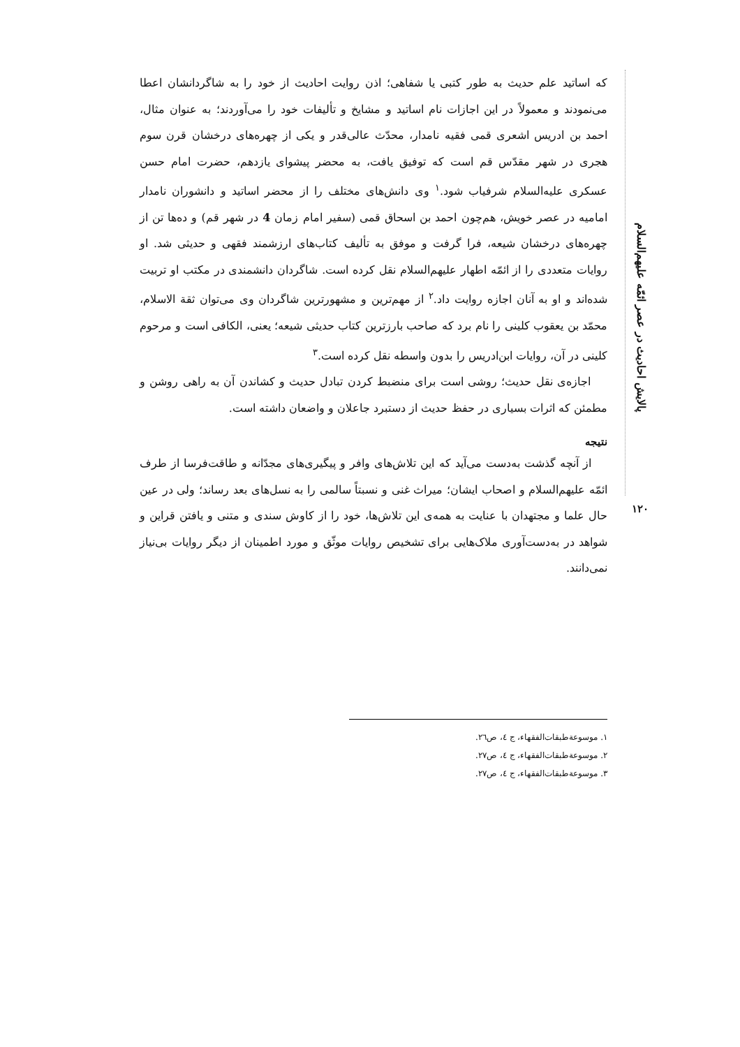پالایش احادیث در عصر ائمّه علیهم‌السلام
۱۲۰
که اساتید علم حدیث به طور کتبی یا شفاهی؛ اذن روایت احادیث از خود را به شاگردانشان اعطا می‌نمودند و معمولاً در این اجازات نام اساتید و مشایخ و تألیفات خود را می‌آوردند؛ به عنوان مثال، احمد بن ادریس اشعری قمی فقیه نامدار، محدّث عالی‌قدر و یکی از چهره‌های درخشان قرن سوم هجری در شهر مقدّس قم است که توفیق یافت، به محضر پیشوای یازدهم، حضرت امام حسن عسکری علیه‌السلام شرفیاب شود.<sup>۱</sup> وی دانش‌های مختلف را از محضر اساتید و دانشوران نامدار امامیه در عصر خویش، هم‌چون احمد بن اسحاق قمی (سفیر امام زمان 4 در شهر قم) و ده‌ها تن از چهره‌های درخشان شیعه، فرا گرفت و موفق به تألیف کتاب‌های ارزشمند فقهی و حدیثی شد. او روایات متعددی را از ائمّه اطهار علیهم‌السلام نقل کرده است. شاگردان دانشمندی در مکتب او تربیت شده‌اند و او به آنان اجازه روایت داد.<sup>۲</sup> از مهم‌ترین و مشهورترین شاگردان وی می‌توان ثقة الاسلام، محمّد بن یعقوب کلینی را نام برد که صاحب بارزترین کتاب حدیثی شیعه؛ یعنی، الکافی است و مرحوم کلینی در آن، روایات ابن‌ادریس را بدون واسطه نقل کرده است.<sup>۳</sup>
اجازه‌ی نقل حدیث؛ روشی است برای منضبط کردن تبادل حدیث و کشاندن آن به راهی روشن و مطمئن که اثرات بسیاری در حفظ حدیث از دستبرد جاعلان و واضعان داشته است.
نتیجه
از آنچه گذشت به‌دست می‌آید که این تلاش‌های وافر و پیگیری‌های مجدّانه و طاقت‌فرسا از طرف ائمّه علیهم‌السلام و اصحاب ایشان؛ میراث غنی و نسبتاً سالمی را به نسل‌های بعد رساند؛ ولی در عین حال علما و مجتهدان با عنایت به همه‌ی این تلاش‌ها، خود را از کاوش سندی و متنی و یافتن قراین و شواهد در به‌دست‌آوری ملاک‌هایی برای تشخیص روایات موثّق و مورد اطمینان از دیگر روایات بی‌نیاز نمی‌دانند.
۱. موسوعة‌طبقات‌الفقهاء، ج ٤، ص٢٦.
۲. موسوعة‌طبقات‌الفقهاء، ج ٤، ص٢٧.
۳. موسوعة‌طبقات‌الفقهاء، ج ٤، ص٢٧.